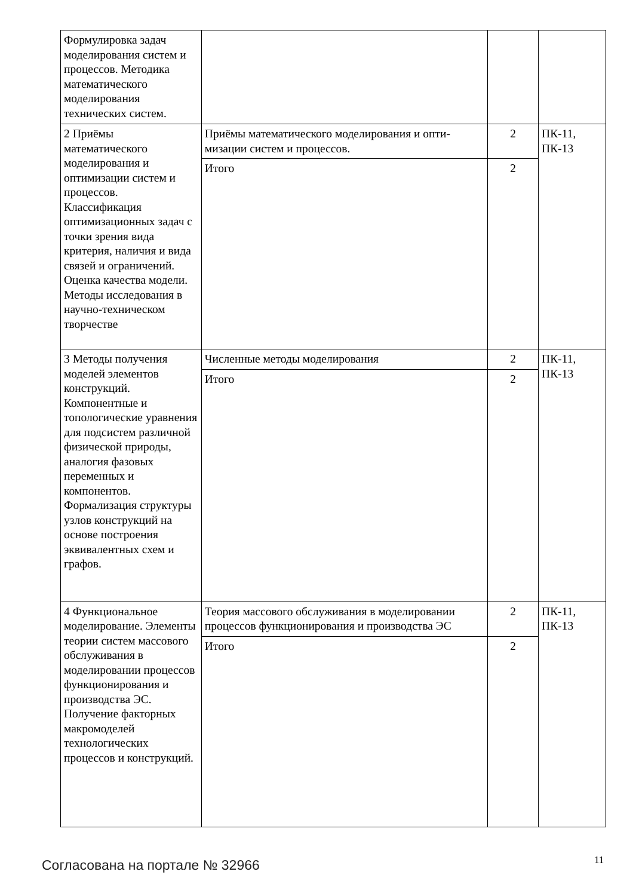| Формулировка задач моделирования систем и процессов. Методика математического моделирования технических систем. | | | |
| 2 Приёмы математического моделирования и оптимизации систем и процессов. Классификация оптимизационных задач с точки зрения вида критерия, наличия и вида связей и ограничений. Оценка качества модели. Методы исследования в научно-техническом творчестве | Приёмы математического моделирования и опти-мизации систем и процессов. | 2 | ПК-11, ПК-13 |
| | Итого | 2 | |
| 3 Методы получения моделей элементов конструкций. Компонентные и топологические уравнения для подсистем различной физической природы, аналогия фазовых переменных и компонентов. Формализация структуры узлов конструкций на основе построения эквивалентных схем и графов. | Численные методы моделирования | 2 | ПК-11, ПК-13 |
| | Итого | 2 | |
| 4 Функциональное моделирование. Элементы теории систем массового обслуживания в моделировании процессов функционирования и производства ЭС. Получение факторных макромоделей технологических процессов и конструкций. | Теория массового обслуживания в моделировании процессов функционирования и производства ЭС | 2 | ПК-11, ПК-13 |
| | Итого | 2 | |
Согласована на портале № 32966 11